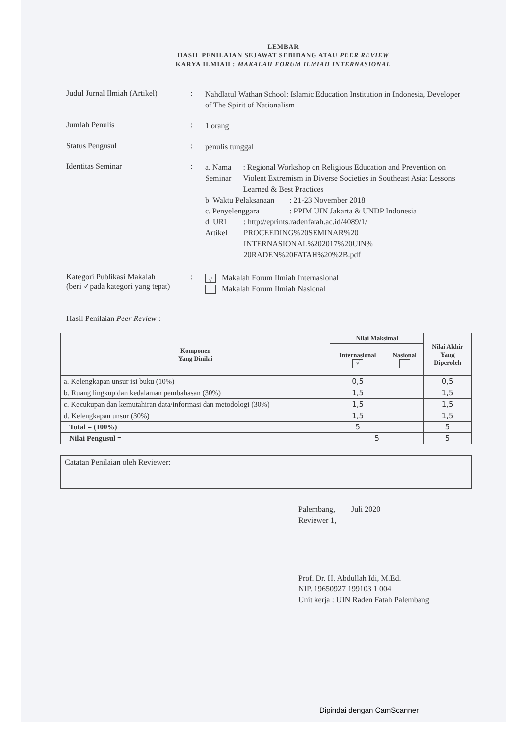LEMBAR
HASIL PENILAIAN SEJAWAT SEBIDANG ATAU PEER REVIEW
KARYA ILMIAH : MAKALAH FORUM ILMIAH INTERNASIONAL
Judul Jurnal Ilmiah (Artikel)
:
Nahdlatul Wathan School: Islamic Education Institution in Indonesia, Developer of The Spirit of Nationalism
Jumlah Penulis :
1 orang
Status Pengusul :
penulis tunggal
Identitas Seminar :
a. Nama Seminar : Regional Workshop on Religious Education and Prevention on Violent Extremism in Diverse Societies in Southeast Asia: Lessons Learned & Best Practices
b. Waktu Pelaksanaan
: 21-23 November 2018
c. Penyelenggara : PPIM UIN Jakarta & UNDP Indonesia
d. URL Artikel : http://eprints.radenfatah.ac.id/4089/1/ PROCEEDING%20SEMINAR%20 INTERNASIONAL%202017%20UIN% 20RADEN%20FATAH%20%2B.pdf
Kategori Publikasi Makalah
(beri ✓pada kategori yang tepat)
:
√ Makalah Forum Ilmiah Internasional
Makalah Forum Ilmiah Nasional
Hasil Penilaian Peer Review :
| Komponen Yang Dinilai | Nilai Maksimal | | Nilai Akhir Yang Diperoleh |
| --- | --- | --- | --- |
| | Internasional √ | Nasional | |
| a. Kelengkapan unsur isi buku (10%) | 0,5 | | 0,5 |
| b. Ruang lingkup dan kedalaman pembahasan (30%) | 1,5 | | 1,5 |
| c. Kecukupan dan kemutahiran data/informasi dan metodologi (30%) | 1,5 | | 1,5 |
| d. Kelengkapan unsur (30%) | 1,5 | | 1,5 |
| Total = (100%) | 5 | | 5 |
| Nilai Pengusul = | 5 | | 5 |
Catatan Penilaian oleh Reviewer:
Palembang, Juli 2020
Reviewer 1,
Prof. Dr. H. Abdullah Idi, M.Ed.
NIP. 19650927 199103 1 004
Unit kerja : UIN Raden Fatah Palembang
Dipindai dengan CamScanner